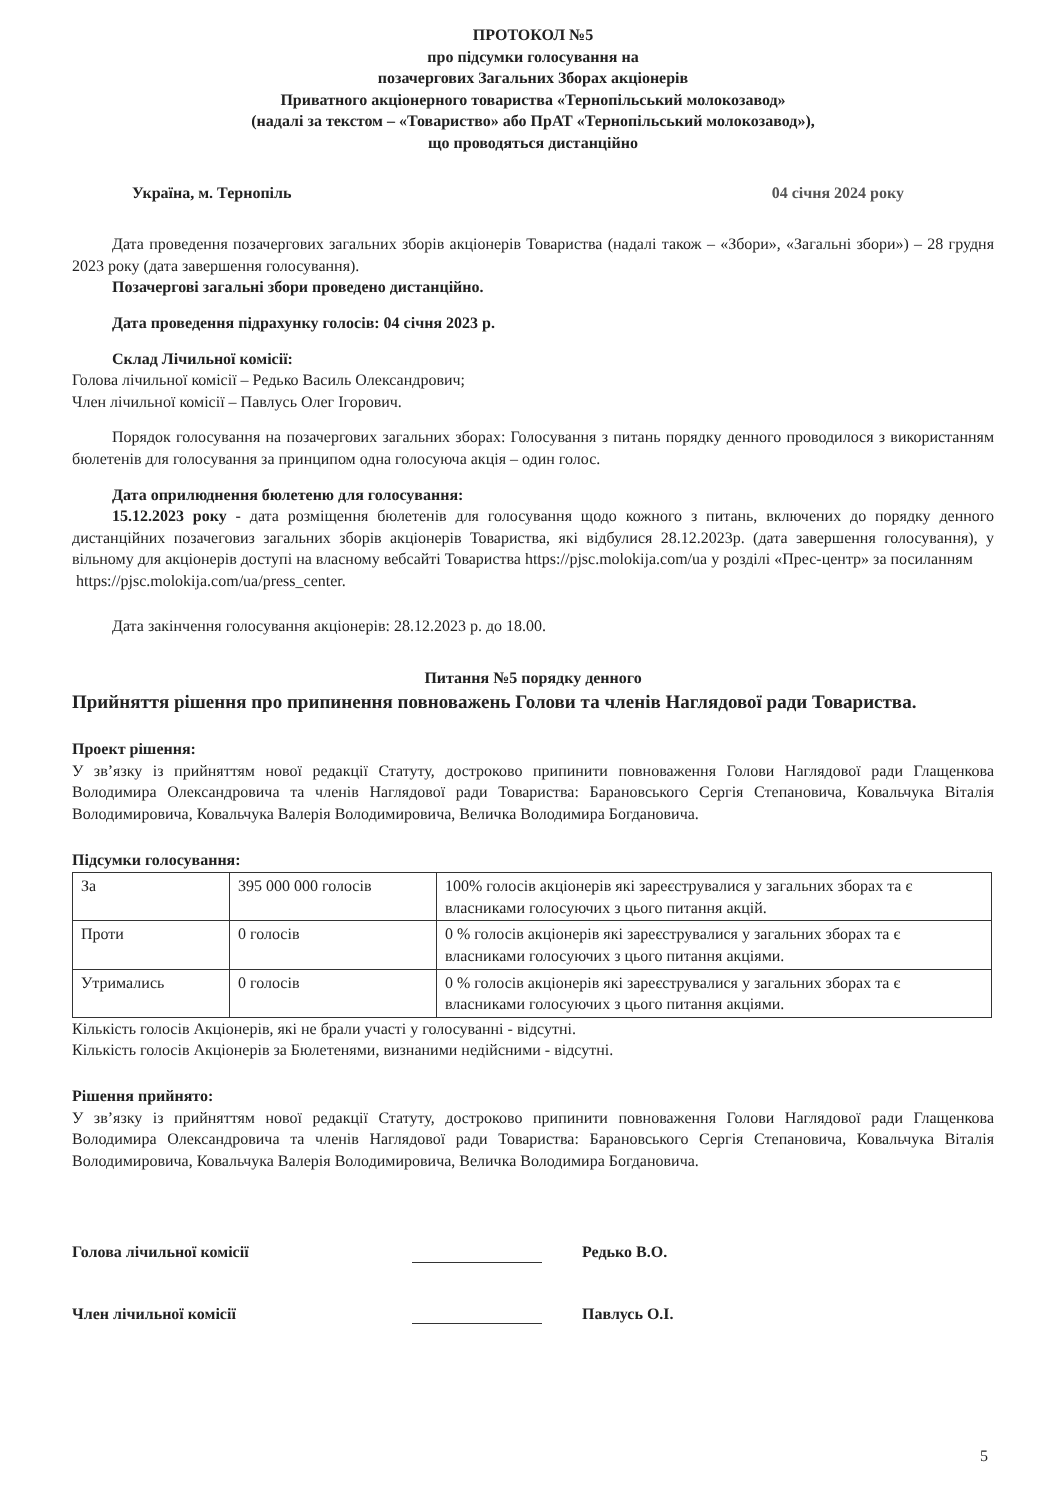ПРОТОКОЛ №5
про підсумки голосування на
позачергових Загальних Зборах акціонерів
Приватного акціонерного товариства «Тернопільський молокозавод»
(надалі за текстом – «Товариство» або ПрАТ «Тернопільський молокозавод»),
що проводяться дистанційно
Україна, м. Тернопіль 04 січня 2024 року
Дата проведення позачергових загальних зборів акціонерів Товариства (надалі також – «Збори», «Загальні збори») – 28 грудня 2023 року (дата завершення голосування).
Позачергові загальні збори проведено дистанційно.
Дата проведення підрахунку голосів: 04 січня 2023 р.
Склад Лічильної комісії:
Голова лічильної комісії – Редько Василь Олександрович;
Член лічильної комісії – Павлусь Олег Ігорович.
Порядок голосування на позачергових загальних зборах: Голосування з питань порядку денного проводилося з використанням бюлетенів для голосування за принципом одна голосуюча акція – один голос.
Дата оприлюднення бюлетеню для голосування:
15.12.2023 року - дата розміщення бюлетенів для голосування щодо кожного з питань, включених до порядку денного дистанційних позачеговиз загальних зборів акціонерів Товариства, які відбулися 28.12.2023р. (дата завершення голосування), у вільному для акціонерів доступі на власному вебсайті Товариства https://pjsc.molokija.com/ua у розділі «Прес-центр» за посиланням
https://pjsc.molokija.com/ua/press_center.
Дата закінчення голосування акціонерів: 28.12.2023 р. до 18.00.
Питання №5 порядку денного
Прийняття рішення про припинення повноважень Голови та членів Наглядової ради Товариства.
Проект рішення:
У зв’язку із прийняттям нової редакції Статуту, достроково припинити повноваження Голови Наглядової ради Глащенкова Володимира Олександровича та членів Наглядової ради Товариства: Барановського Сергія Степановича, Ковальчука Віталія Володимировича, Ковальчука Валерія Володимировича, Величка Володимира Богдановича.
Підсумки голосування:
| За | 395 000 000 голосів | 100% голосів акціонерів які зареєструвалися у загальних зборах та є власниками голосуючих з цього питання акцій. |
| Проти | 0 голосів | 0 % голосів акціонерів які зареєструвалися у загальних зборах та є власниками голосуючих з цього питання акціями. |
| Утримались | 0 голосів | 0 % голосів акціонерів які зареєструвалися у загальних зборах та є власниками голосуючих з цього питання акціями. |
Кількість голосів Акціонерів, які не брали участі у голосуванні - відсутні.
Кількість голосів Акціонерів за Бюлетенями, визнаними недійсними - відсутні.
Рішення прийнято:
У зв’язку із прийняттям нової редакції Статуту, достроково припинити повноваження Голови Наглядової ради Глащенкова Володимира Олександровича та членів Наглядової ради Товариства: Барановського Сергія Степановича, Ковальчука Віталія Володимировича, Ковальчука Валерія Володимировича, Величка Володимира Богдановича.
Голова лічильної комісії Редько В.О.
Член лічильної комісії Павлусь О.І.
5